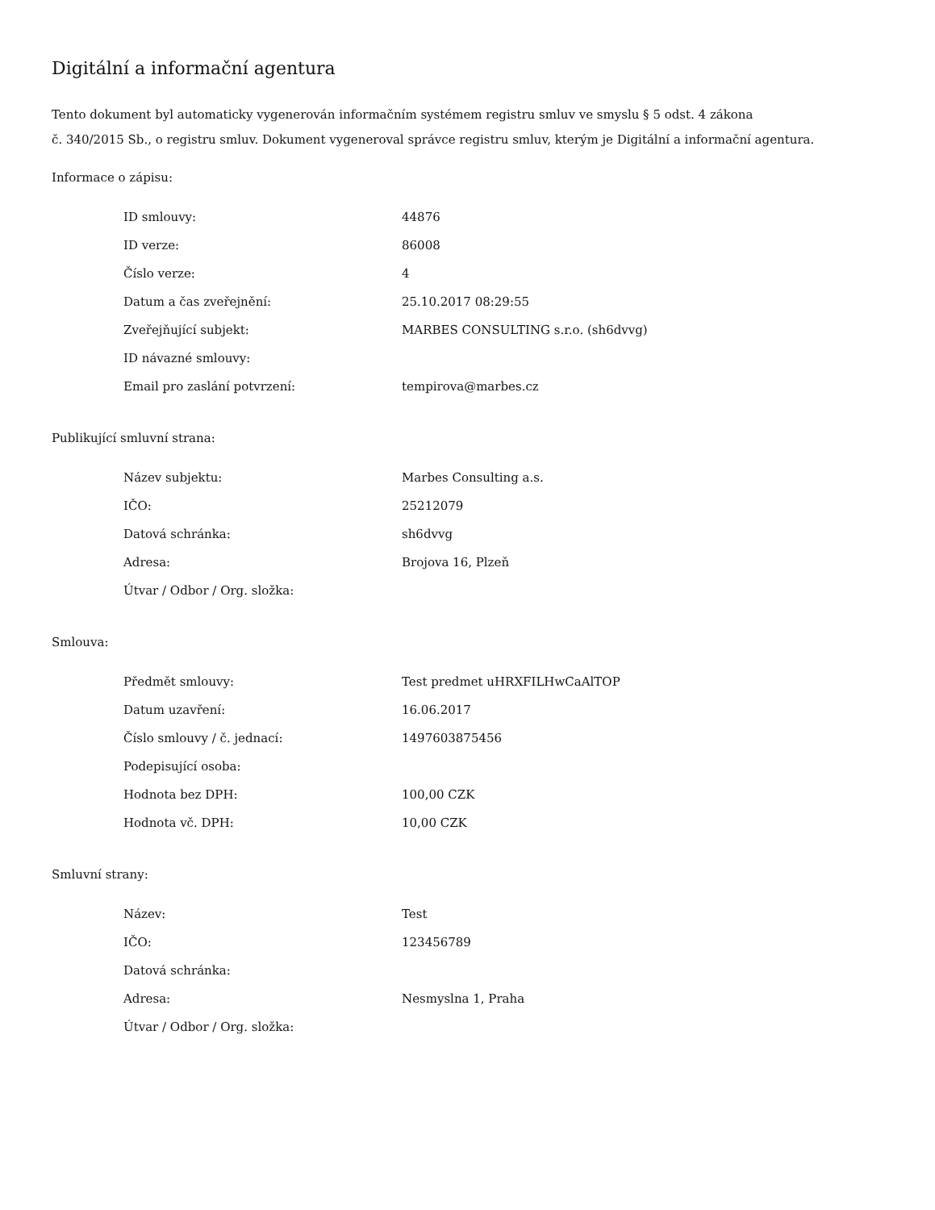Digitální a informační agentura
Tento dokument byl automaticky vygenerován informačním systémem registru smluv ve smyslu § 5 odst. 4 zákona
č. 340/2015 Sb., o registru smluv. Dokument vygeneroval správce registru smluv, kterým je Digitální a informační agentura.
Informace o zápisu:
| ID smlouvy: | 44876 |
| ID verze: | 86008 |
| Číslo verze: | 4 |
| Datum a čas zveřejnění: | 25.10.2017 08:29:55 |
| Zveřejňující subjekt: | MARBES CONSULTING s.r.o. (sh6dvvg) |
| ID návazné smlouvy: | |
| Email pro zaslání potvrzení: | tempirova@marbes.cz |
Publikující smluvní strana:
| Název subjektu: | Marbes Consulting a.s. |
| IČO: | 25212079 |
| Datová schránka: | sh6dvvg |
| Adresa: | Brojova 16, Plzeň |
| Útvar / Odbor / Org. složka: | |
Smlouva:
| Předmět smlouvy: | Test predmet uHRXFILHwCaAlTOP |
| Datum uzavření: | 16.06.2017 |
| Číslo smlouvy / č. jednací: | 1497603875456 |
| Podepisující osoba: | |
| Hodnota bez DPH: | 100,00 CZK |
| Hodnota vč. DPH: | 10,00 CZK |
Smluvní strany:
| Název: | Test |
| IČO: | 123456789 |
| Datová schránka: | |
| Adresa: | Nesmyslna 1, Praha |
| Útvar / Odbor / Org. složka: | |